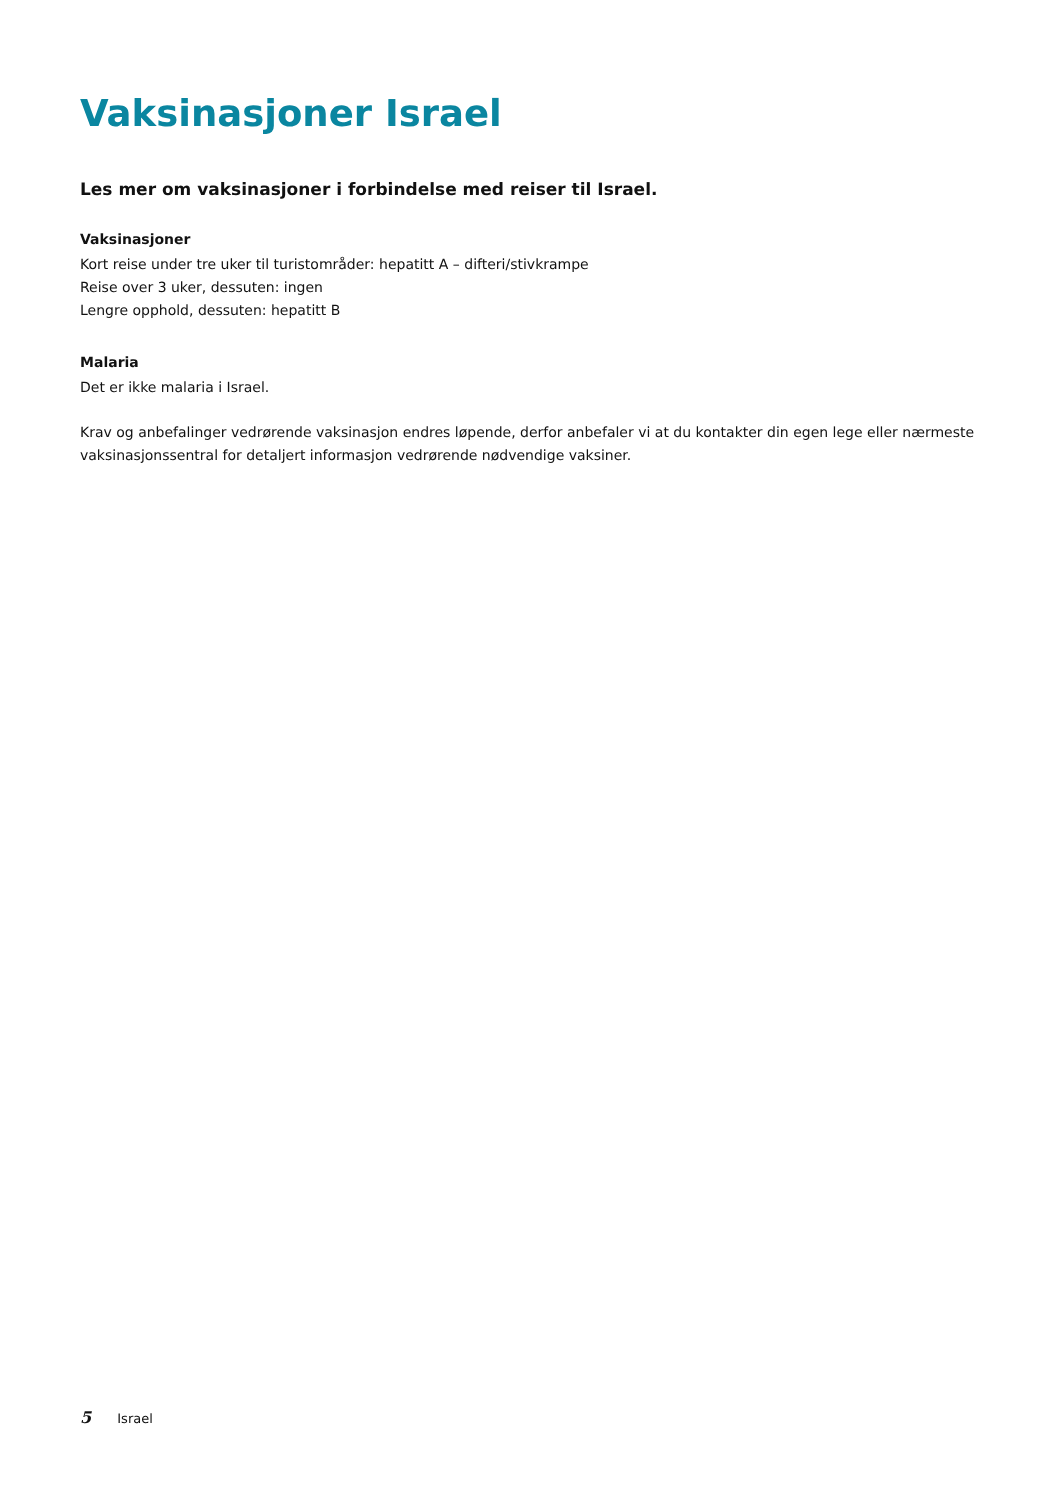Vaksinasjoner Israel
Les mer om vaksinasjoner i forbindelse med reiser til Israel.
Vaksinasjoner
Kort reise under tre uker til turistområder: hepatitt A – difteri/stivkrampe
Reise over 3 uker, dessuten: ingen
Lengre opphold, dessuten: hepatitt B
Malaria
Det er ikke malaria i Israel.
Krav og anbefalinger vedrørende vaksinasjon endres løpende, derfor anbefaler vi at du kontakter din egen lege eller nærmeste vaksinasjonssentral for detaljert informasjon vedrørende nødvendige vaksiner.
5 Israel